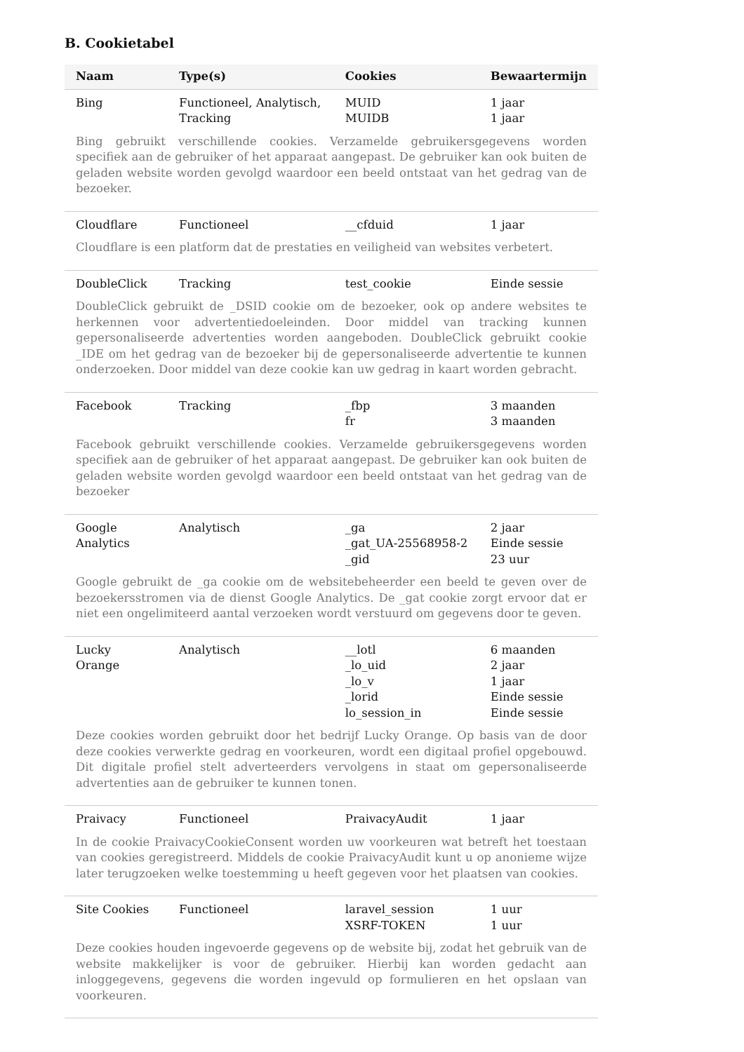B. Cookietabel
| Naam | Type(s) | Cookies | Bewaartermijn |
| --- | --- | --- | --- |
| Bing | Functioneel, Analytisch, Tracking | MUID MUIDB | 1 jaar 1 jaar |
| Bing gebruikt verschillende cookies. Verzamelde gebruikersgegevens worden specifiek aan de gebruiker of het apparaat aangepast. De gebruiker kan ook buiten de geladen website worden gevolgd waardoor een beeld ontstaat van het gedrag van de bezoeker. | | | |
| Cloudflare | Functioneel | __cfduid | 1 jaar |
| Cloudflare is een platform dat de prestaties en veiligheid van websites verbetert. | | | |
| DoubleClick | Tracking | test_cookie | Einde sessie |
| DoubleClick gebruikt de _DSID cookie om de bezoeker, ook op andere websites te herkennen voor advertentiedoeleinden. Door middel van tracking kunnen gepersonaliseerde advertenties worden aangeboden. DoubleClick gebruikt cookie _IDE om het gedrag van de bezoeker bij de gepersonaliseerde advertentie te kunnen onderzoeken. Door middel van deze cookie kan uw gedrag in kaart worden gebracht. | | | |
| Facebook | Tracking | _fbp fr | 3 maanden 3 maanden |
| Facebook gebruikt verschillende cookies. Verzamelde gebruikersgegevens worden specifiek aan de gebruiker of het apparaat aangepast. De gebruiker kan ook buiten de geladen website worden gevolgd waardoor een beeld ontstaat van het gedrag van de bezoeker | | | |
| Google Analytics | Analytisch | _ga _gat_UA-25568958-2 _gid | 2 jaar Einde sessie 23 uur |
| Google gebruikt de _ga cookie om de websitebeheerder een beeld te geven over de bezoekersstromen via de dienst Google Analytics. De _gat cookie zorgt ervoor dat er niet een ongelimiteerd aantal verzoeken wordt verstuurd om gegevens door te geven. | | | |
| Lucky Orange | Analytisch | __lotl _lo_uid _lo_v _lorid lo_session_in | 6 maanden 2 jaar 1 jaar Einde sessie Einde sessie |
| Deze cookies worden gebruikt door het bedrijf Lucky Orange. Op basis van de door deze cookies verwerkte gedrag en voorkeuren, wordt een digitaal profiel opgebouwd. Dit digitale profiel stelt adverteerders vervolgens in staat om gepersonaliseerde advertenties aan de gebruiker te kunnen tonen. | | | |
| Praivacy | Functioneel | PraivacyAudit | 1 jaar |
| In de cookie PraivacyCookieConsent worden uw voorkeuren wat betreft het toestaan van cookies geregistreerd. Middels de cookie PraivacyAudit kunt u op anonieme wijze later terugzoeken welke toestemming u heeft gegeven voor het plaatsen van cookies. | | | |
| Site Cookies | Functioneel | laravel_session XSRF-TOKEN | 1 uur 1 uur |
| Deze cookies houden ingevoerde gegevens op de website bij, zodat het gebruik van de website makkelijker is voor de gebruiker. Hierbij kan worden gedacht aan inloggegevens, gegevens die worden ingevuld op formulieren en het opslaan van voorkeuren. | | | |